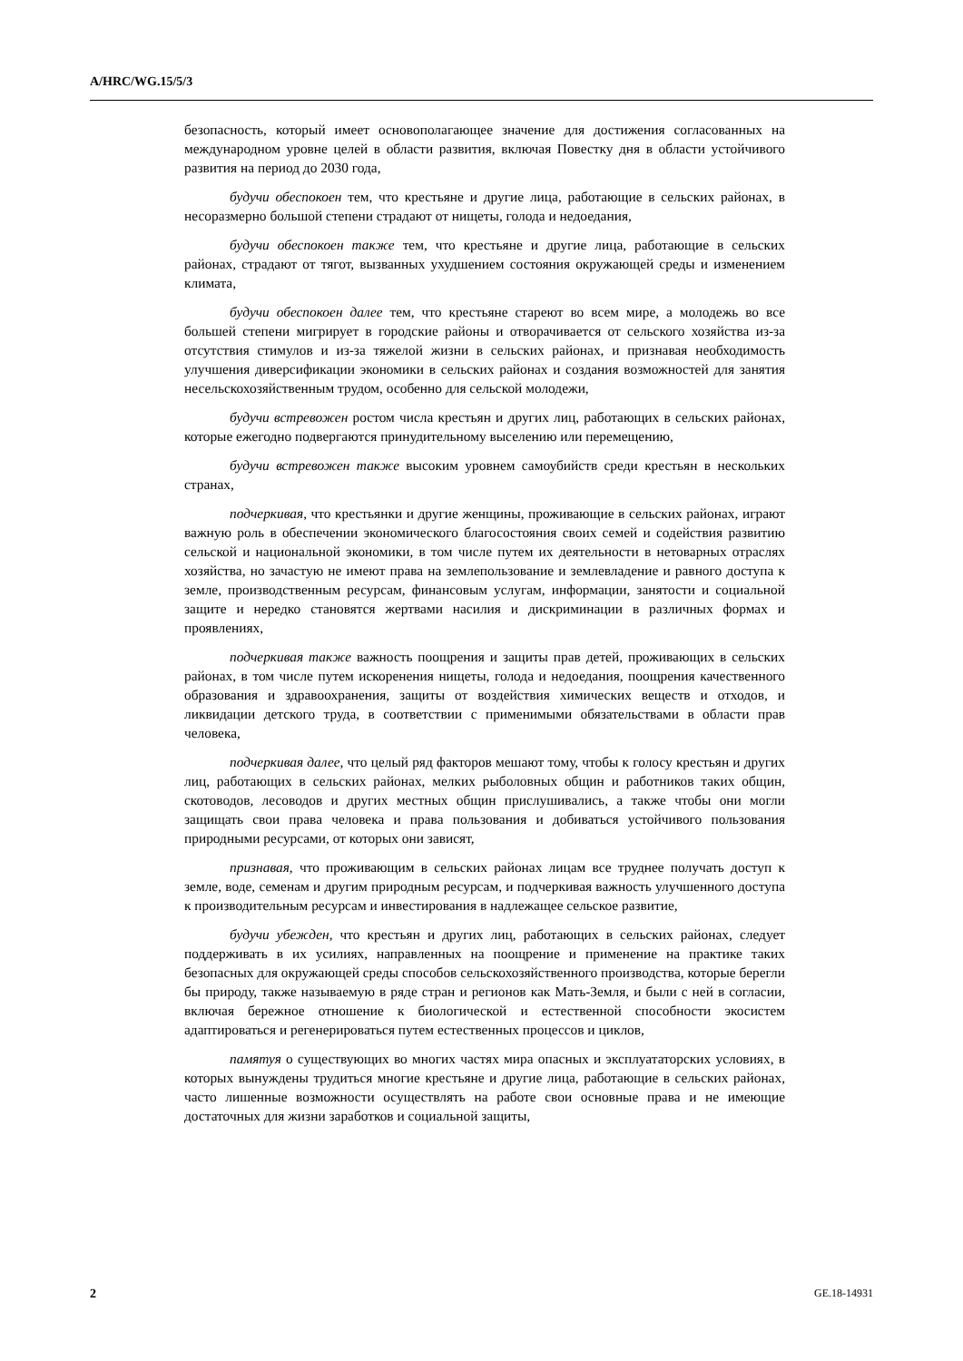A/HRC/WG.15/5/3
безопасность, который имеет основополагающее значение для достижения согласованных на международном уровне целей в области развития, включая Повестку дня в области устойчивого развития на период до 2030 года,
будучи обеспокоен тем, что крестьяне и другие лица, работающие в сельских районах, в несоразмерно большой степени страдают от нищеты, голода и недоедания,
будучи обеспокоен также тем, что крестьяне и другие лица, работающие в сельских районах, страдают от тягот, вызванных ухудшением состояния окружающей среды и изменением климата,
будучи обеспокоен далее тем, что крестьяне стареют во всем мире, а молодежь во все большей степени мигрирует в городские районы и отворачивается от сельского хозяйства из-за отсутствия стимулов и из-за тяжелой жизни в сельских районах, и признавая необходимость улучшения диверсификации экономики в сельских районах и создания возможностей для занятия несельскохозяйственным трудом, особенно для сельской молодежи,
будучи встревожен ростом числа крестьян и других лиц, работающих в сельских районах, которые ежегодно подвергаются принудительному выселению или перемещению,
будучи встревожен также высоким уровнем самоубийств среди крестьян в нескольких странах,
подчеркивая, что крестьянки и другие женщины, проживающие в сельских районах, играют важную роль в обеспечении экономического благосостояния своих семей и содействия развитию сельской и национальной экономики, в том числе путем их деятельности в нетоварных отраслях хозяйства, но зачастую не имеют права на землепользование и землевладение и равного доступа к земле, производственным ресурсам, финансовым услугам, информации, занятости и социальной защите и нередко становятся жертвами насилия и дискриминации в различных формах и проявлениях,
подчеркивая также важность поощрения и защиты прав детей, проживающих в сельских районах, в том числе путем искоренения нищеты, голода и недоедания, поощрения качественного образования и здравоохранения, защиты от воздействия химических веществ и отходов, и ликвидации детского труда, в соответствии с применимыми обязательствами в области прав человека,
подчеркивая далее, что целый ряд факторов мешают тому, чтобы к голосу крестьян и других лиц, работающих в сельских районах, мелких рыболовных общин и работников таких общин, скотоводов, лесоводов и других местных общин прислушивались, а также чтобы они могли защищать свои права человека и права пользования и добиваться устойчивого пользования природными ресурсами, от которых они зависят,
признавая, что проживающим в сельских районах лицам все труднее получать доступ к земле, воде, семенам и другим природным ресурсам, и подчеркивая важность улучшенного доступа к производительным ресурсам и инвестирования в надлежащее сельское развитие,
будучи убежден, что крестьян и других лиц, работающих в сельских районах, следует поддерживать в их усилиях, направленных на поощрение и применение на практике таких безопасных для окружающей среды способов сельскохозяйственного производства, которые берегли бы природу, также называемую в ряде стран и регионов как Мать-Земля, и были с ней в согласии, включая бережное отношение к биологической и естественной способности экосистем адаптироваться и регенерироваться путем естественных процессов и циклов,
памятуя о существующих во многих частях мира опасных и эксплуататорских условиях, в которых вынуждены трудиться многие крестьяне и другие лица, работающие в сельских районах, часто лишенные возможности осуществлять на работе свои основные права и не имеющие достаточных для жизни заработков и социальной защиты,
2 GE.18-14931